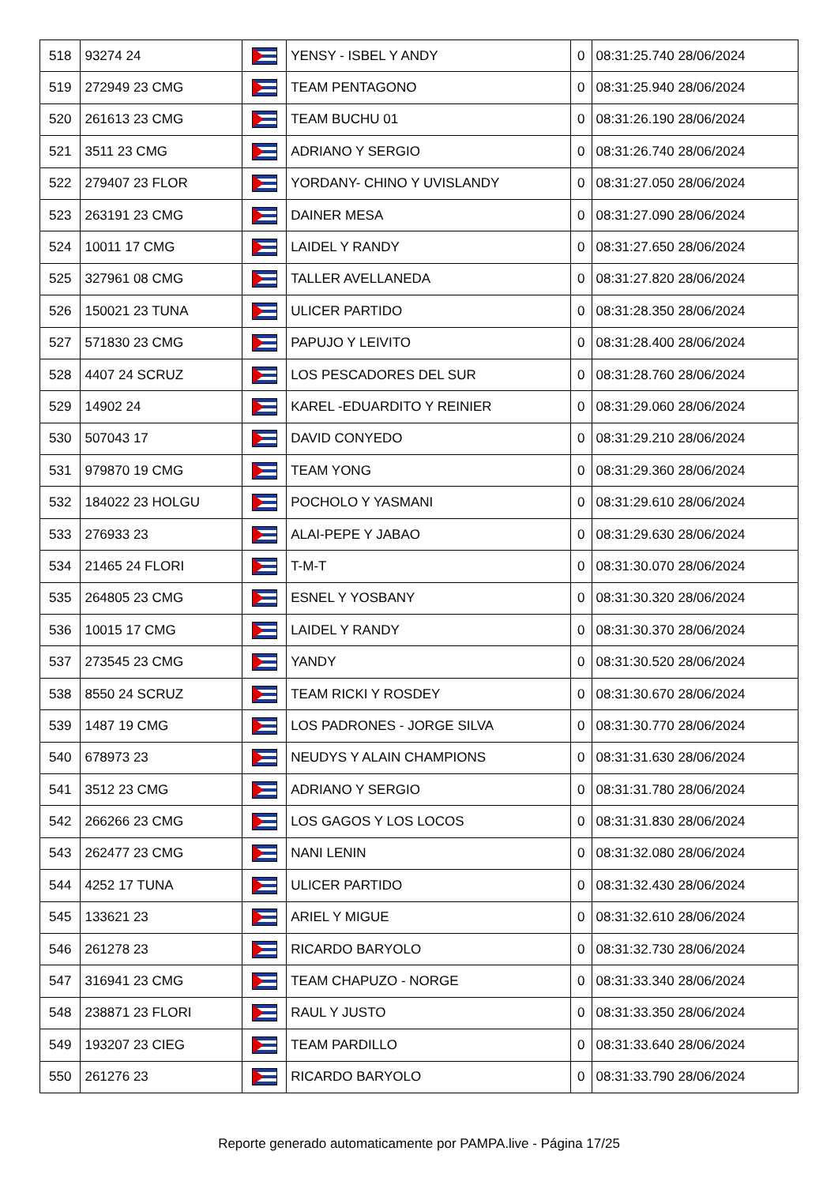| 518 | 93274 24 | | YENSY - ISBEL Y ANDY | 0 | 08:31:25.740 28/06/2024 |
| 519 | 272949 23 CMG | | TEAM PENTAGONO | 0 | 08:31:25.940 28/06/2024 |
| 520 | 261613 23 CMG | | TEAM BUCHU 01 | 0 | 08:31:26.190 28/06/2024 |
| 521 | 3511 23 CMG | | ADRIANO Y SERGIO | 0 | 08:31:26.740 28/06/2024 |
| 522 | 279407 23 FLOR | | YORDANY- CHINO Y UVISLANDY | 0 | 08:31:27.050 28/06/2024 |
| 523 | 263191 23 CMG | | DAINER MESA | 0 | 08:31:27.090 28/06/2024 |
| 524 | 10011 17 CMG | | LAIDEL Y RANDY | 0 | 08:31:27.650 28/06/2024 |
| 525 | 327961 08 CMG | | TALLER AVELLANEDA | 0 | 08:31:27.820 28/06/2024 |
| 526 | 150021 23 TUNA | | ULICER PARTIDO | 0 | 08:31:28.350 28/06/2024 |
| 527 | 571830 23 CMG | | PAPUJO Y LEIVITO | 0 | 08:31:28.400 28/06/2024 |
| 528 | 4407 24 SCRUZ | | LOS PESCADORES DEL SUR | 0 | 08:31:28.760 28/06/2024 |
| 529 | 14902 24 | | KAREL -EDUARDITO Y REINIER | 0 | 08:31:29.060 28/06/2024 |
| 530 | 507043 17 | | DAVID CONYEDO | 0 | 08:31:29.210 28/06/2024 |
| 531 | 979870 19 CMG | | TEAM YONG | 0 | 08:31:29.360 28/06/2024 |
| 532 | 184022 23 HOLGU | | POCHOLO Y YASMANI | 0 | 08:31:29.610 28/06/2024 |
| 533 | 276933 23 | | ALAI-PEPE Y JABAO | 0 | 08:31:29.630 28/06/2024 |
| 534 | 21465 24 FLORI | | T-M-T | 0 | 08:31:30.070 28/06/2024 |
| 535 | 264805 23 CMG | | ESNEL Y YOSBANY | 0 | 08:31:30.320 28/06/2024 |
| 536 | 10015 17 CMG | | LAIDEL Y RANDY | 0 | 08:31:30.370 28/06/2024 |
| 537 | 273545 23 CMG | | YANDY | 0 | 08:31:30.520 28/06/2024 |
| 538 | 8550 24 SCRUZ | | TEAM RICKI Y ROSDEY | 0 | 08:31:30.670 28/06/2024 |
| 539 | 1487 19 CMG | | LOS PADRONES - JORGE SILVA | 0 | 08:31:30.770 28/06/2024 |
| 540 | 678973 23 | | NEUDYS Y ALAIN CHAMPIONS | 0 | 08:31:31.630 28/06/2024 |
| 541 | 3512 23 CMG | | ADRIANO Y SERGIO | 0 | 08:31:31.780 28/06/2024 |
| 542 | 266266 23 CMG | | LOS GAGOS Y LOS LOCOS | 0 | 08:31:31.830 28/06/2024 |
| 543 | 262477 23 CMG | | NANI LENIN | 0 | 08:31:32.080 28/06/2024 |
| 544 | 4252 17 TUNA | | ULICER PARTIDO | 0 | 08:31:32.430 28/06/2024 |
| 545 | 133621 23 | | ARIEL Y MIGUE | 0 | 08:31:32.610 28/06/2024 |
| 546 | 261278 23 | | RICARDO BARYOLO | 0 | 08:31:32.730 28/06/2024 |
| 547 | 316941 23 CMG | | TEAM CHAPUZO - NORGE | 0 | 08:31:33.340 28/06/2024 |
| 548 | 238871 23 FLORI | | RAUL Y JUSTO | 0 | 08:31:33.350 28/06/2024 |
| 549 | 193207 23 CIEG | | TEAM PARDILLO | 0 | 08:31:33.640 28/06/2024 |
| 550 | 261276 23 | | RICARDO BARYOLO | 0 | 08:31:33.790 28/06/2024 |
Reporte generado automaticamente por PAMPA.live - Página 17/25